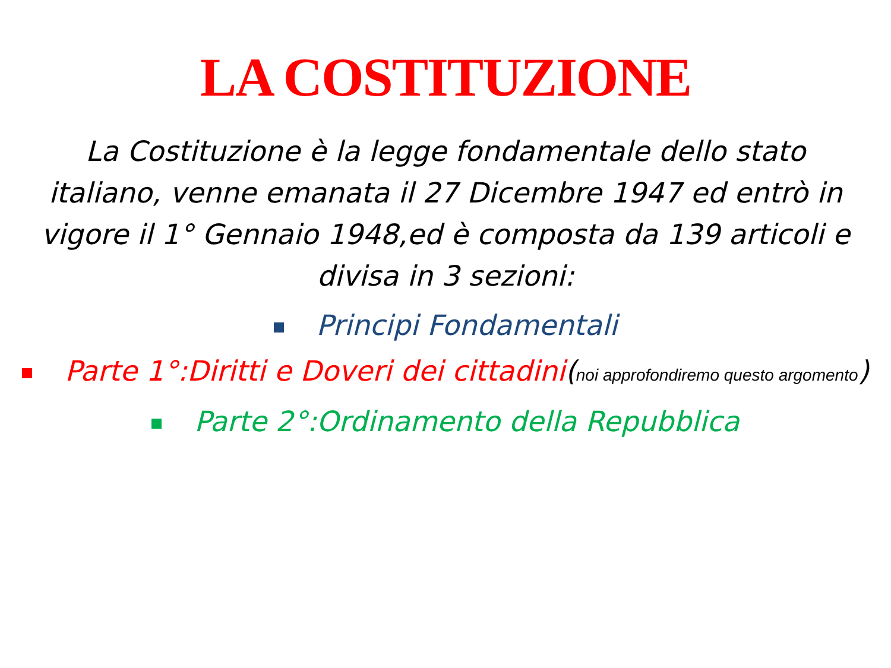LA COSTITUZIONE
La Costituzione è la legge fondamentale dello stato italiano, venne emanata il 27 Dicembre 1947 ed entrò in vigore il 1° Gennaio 1948,ed è composta da 139 articoli e divisa in 3 sezioni:
Principi Fondamentali
Parte 1°:Diritti e Doveri dei cittadini(noi approfondiremo questo argomento)
Parte 2°:Ordinamento della Repubblica